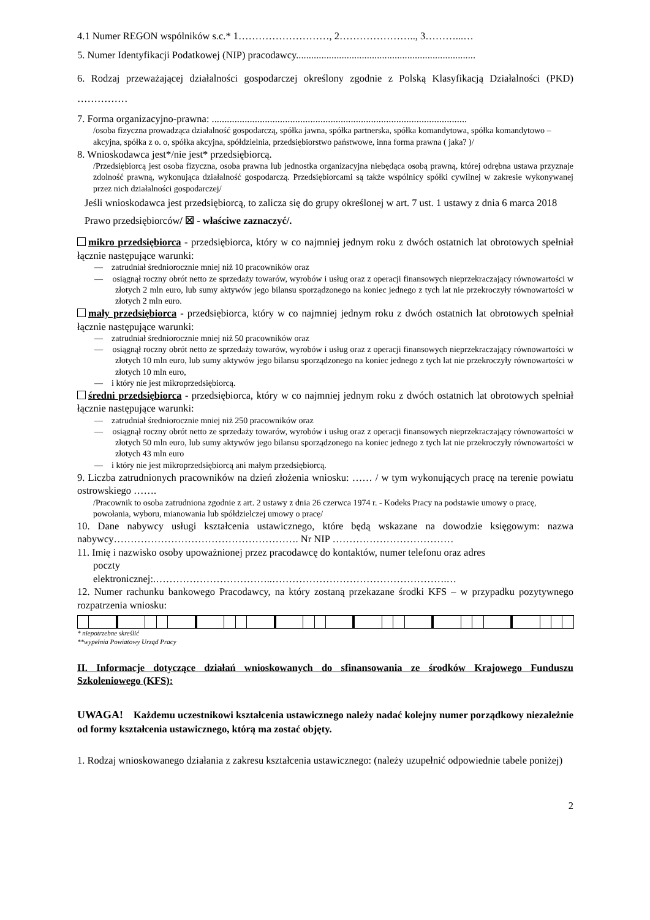4.1 Numer REGON wspólników s.c.* 1………………………, 2………………….., 3………...…
5. Numer Identyfikacji Podatkowej (NIP) pracodawcy.......................................................................
6. Rodzaj przeważającej działalności gospodarczej określony zgodnie z Polską Klasyfikacją Działalności (PKD) ……………
7. Forma organizacyjno-prawna: .....................................................................................................
/osoba fizyczna prowadząca działalność gospodarczą, spółka jawna, spółka partnerska, spółka komandytowa, spółka komandytowo – akcyjna, spółka z o. o, spółka akcyjna, spółdzielnia, przedsiębiorstwo państwowe, inna forma prawna ( jaka? )/
8. Wnioskodawca jest*/nie jest* przedsiębiorcą.
/Przedsiębiorcą jest osoba fizyczna, osoba prawna lub jednostka organizacyjna niebędąca osobą prawną, której odrębna ustawa przyznaje zdolność prawną, wykonująca działalność gospodarczą. Przedsiębiorcami są także wspólnicy spółki cywilnej w zakresie wykonywanej przez nich działalności gospodarczej/
Jeśli wnioskodawca jest przedsiębiorcą, to zalicza się do grupy określonej w art. 7 ust. 1 ustawy z dnia 6 marca 2018 Prawo przedsiębiorców/ ☒ - właściwe zaznaczyć/.
mikro przedsiębiorca - przedsiębiorca, który w co najmniej jednym roku z dwóch ostatnich lat obrotowych spełniał łącznie następujące warunki:
— zatrudniał średniorocznie mniej niż 10 pracowników oraz
— osiągnął roczny obrót netto ze sprzedaży towarów, wyrobów i usług oraz z operacji finansowych nieprzekraczający równowartości w złotych 2 mln euro, lub sumy aktywów jego bilansu sporządzonego na koniec jednego z tych lat nie przekroczyły równowartości w złotych 2 mln euro.
mały przedsiębiorca - przedsiębiorca, który w co najmniej jednym roku z dwóch ostatnich lat obrotowych spełniał łącznie następujące warunki:
— zatrudniał średniorocznie mniej niż 50 pracowników oraz
— osiągnął roczny obrót netto ze sprzedaży towarów, wyrobów i usług oraz z operacji finansowych nieprzekraczający równowartości w złotych 10 mln euro, lub sumy aktywów jego bilansu sporządzonego na koniec jednego z tych lat nie przekroczyły równowartości w złotych 10 mln euro,
— i który nie jest mikroprzedsiębiorcą.
średni przedsiębiorca - przedsiębiorca, który w co najmniej jednym roku z dwóch ostatnich lat obrotowych spełniał łącznie następujące warunki:
— zatrudniał średniorocznie mniej niż 250 pracowników oraz
— osiągnął roczny obrót netto ze sprzedaży towarów, wyrobów i usług oraz z operacji finansowych nieprzekraczający równowartości w złotych 50 mln euro, lub sumy aktywów jego bilansu sporządzonego na koniec jednego z tych lat nie przekroczyły równowartości w złotych 43 mln euro
— i który nie jest mikroprzedsiębiorcą ani małym przedsiębiorcą.
9. Liczba zatrudnionych pracowników na dzień złożenia wniosku: …… / w tym wykonujących pracę na terenie powiatu ostrowskiego …….
/Pracownik to osoba zatrudniona zgodnie z art. 2 ustawy z dnia 26 czerwca 1974 r. - Kodeks Pracy na podstawie umowy o pracę, powołania, wyboru, mianowania lub spółdzielczej umowy o pracę/
10. Dane nabywcy usługi kształcenia ustawicznego, które będą wskazane na dowodzie księgowym: nazwa nabywcy………………………………………………. Nr NIP ………………………………
11. Imię i nazwisko osoby upoważnionej przez pracodawcę do kontaktów, numer telefonu oraz adres
poczty
elektronicznej:.……………………………..…………………………………………….…
12. Numer rachunku bankowego Pracodawcy, na który zostaną przekazane środki KFS – w przypadku pozytywnego rozpatrzenia wniosku:
* niepotrzebne skreślić
**wypełnia Powiatowy Urząd Pracy
II. Informacje dotyczące działań wnioskowanych do sfinansowania ze środków Krajowego Funduszu Szkoleniowego (KFS):
UWAGA! Każdemu uczestnikowi kształcenia ustawicznego należy nadać kolejny numer porządkowy niezależnie od formy kształcenia ustawicznego, którą ma zostać objęty.
1. Rodzaj wnioskowanego działania z zakresu kształcenia ustawicznego: (należy uzupełnić odpowiednie tabele poniżej)
2